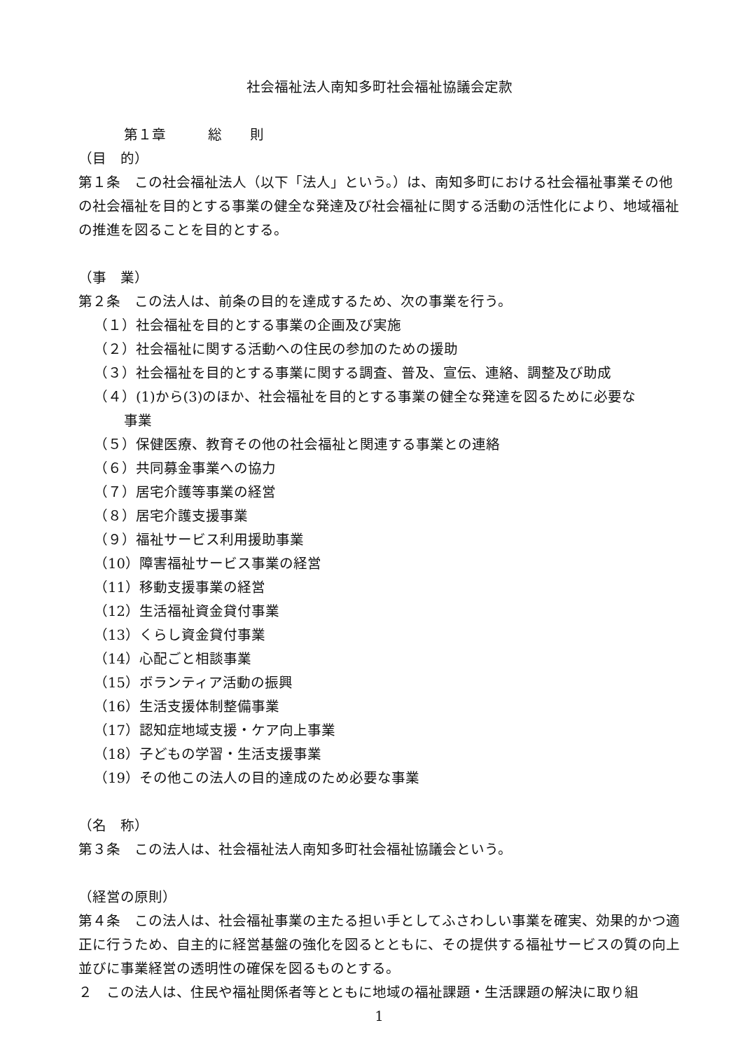社会福祉法人南知多町社会福祉協議会定款
第１章　　　総　　則
（目　的）
第１条　この社会福祉法人（以下「法人」という。）は、南知多町における社会福祉事業その他の社会福祉を目的とする事業の健全な発達及び社会福祉に関する活動の活性化により、地域福祉の推進を図ることを目的とする。
（事　業）
第２条　この法人は、前条の目的を達成するため、次の事業を行う。
（１）社会福祉を目的とする事業の企画及び実施
（２）社会福祉に関する活動への住民の参加のための援助
（３）社会福祉を目的とする事業に関する調査、普及、宣伝、連絡、調整及び助成
（４）(1)から(3)のほか、社会福祉を目的とする事業の健全な発達を図るために必要な
事業
（５）保健医療、教育その他の社会福祉と関連する事業との連絡
（６）共同募金事業への協力
（７）居宅介護等事業の経営
（８）居宅介護支援事業
（９）福祉サービス利用援助事業
（10）障害福祉サービス事業の経営
（11）移動支援事業の経営
（12）生活福祉資金貸付事業
（13）くらし資金貸付事業
（14）心配ごと相談事業
（15）ボランティア活動の振興
（16）生活支援体制整備事業
（17）認知症地域支援・ケア向上事業
（18）子どもの学習・生活支援事業
（19）その他この法人の目的達成のため必要な事業
（名　称）
第３条　この法人は、社会福祉法人南知多町社会福祉協議会という。
（経営の原則）
第４条　この法人は、社会福祉事業の主たる担い手としてふさわしい事業を確実、効果的かつ適正に行うため、自主的に経営基盤の強化を図るとともに、その提供する福祉サービスの質の向上並びに事業経営の透明性の確保を図るものとする。
２　この法人は、住民や福祉関係者等とともに地域の福祉課題・生活課題の解決に取り組
1